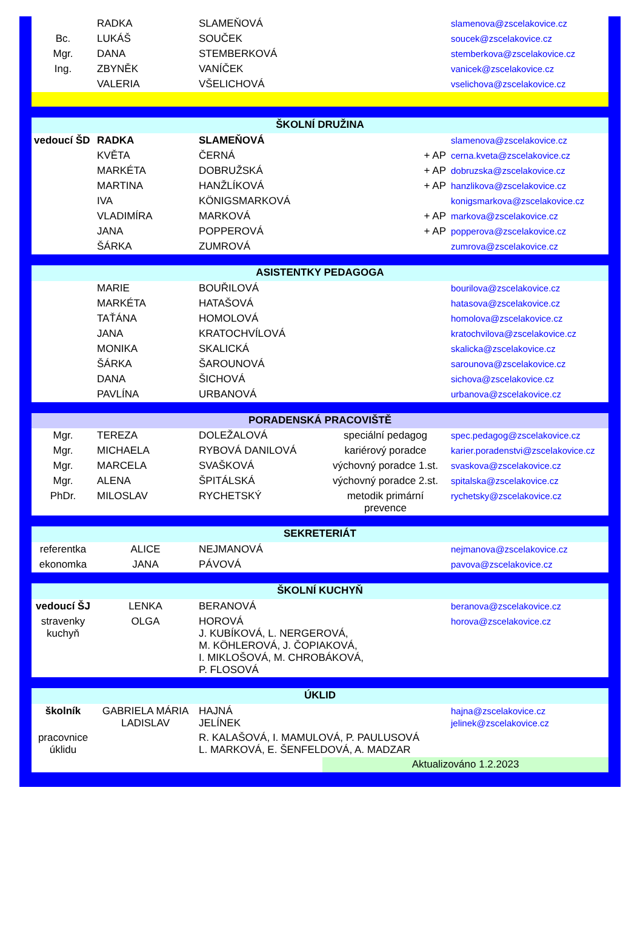| | RADKA | SLAMEŇOVÁ | | slamenova@zscelakovice.cz |
| Bc. | LUKÁŠ | SOUČEK | | soucek@zscelakovice.cz |
| Mgr. | DANA | STEMBERKOVÁ | | stemberkova@zscelakovice.cz |
| Ing. | ZBYNĚK | VANÍČEK | | vanicek@zscelakovice.cz |
| | VALERIA | VŠELICHOVÁ | | vselichova@zscelakovice.cz |
| ŠKOLNÍ DRUŽINA | | | | |
| vedoucí ŠD | RADKA | SLAMEŇOVÁ | | slamenova@zscelakovice.cz |
| | KVĚTA | ČERNÁ | + AP | cerna.kveta@zscelakovice.cz |
| | MARKÉTA | DOBRUŽSKÁ | + AP | dobruzska@zscelakovice.cz |
| | MARTINA | HANŽLÍKOVÁ | + AP | hanzlikova@zscelakovice.cz |
| | IVA | KÖNIGSMARKOVÁ | | konigsmarkova@zscelakovice.cz |
| | VLADIMÍRA | MARKOVÁ | + AP | markova@zscelakovice.cz |
| | JANA | POPPEROVÁ | + AP | popperova@zscelakovice.cz |
| | ŠÁRKA | ZUMROVÁ | | zumrova@zscelakovice.cz |
| ASISTENTKY PEDAGOGA | | | | |
| | MARIE | BOUŘILOVÁ | | bourilova@zscelakovice.cz |
| | MARKÉTA | HATAŠOVÁ | | hatasova@zscelakovice.cz |
| | TAŤÁNA | HOMOLOVÁ | | homolova@zscelakovice.cz |
| | JANA | KRATOCHVÍLOVÁ | | kratochvilova@zscelakovice.cz |
| | MONIKA | SKALICKÁ | | skalicka@zscelakovice.cz |
| | ŠÁRKA | ŠAROUNOVÁ | | sarounova@zscelakovice.cz |
| | DANA | ŠICHOVÁ | | sichova@zscelakovice.cz |
| | PAVLÍNA | URBANOVÁ | | urbanova@zscelakovice.cz |
| PORADENSKÁ PRACOVIŠTĚ | | | | |
| Mgr. | TEREZA | DOLEŽALOVÁ | speciální pedagog | spec.pedagog@zscelakovice.cz |
| Mgr. | MICHAELA | RYBOVÁ DANILOVÁ | kariérový poradce | karier.poradenstvi@zscelakovice.cz |
| Mgr. | MARCELA | SVAŠKOVÁ | výchovný poradce 1.st. | svaskova@zscelakovice.cz |
| Mgr. | ALENA | ŠPITÁLSKÁ | výchovný poradce 2.st. | spitalska@zscelakovice.cz |
| PhDr. | MILOSLAV | RYCHETSKÝ | metodik primární prevence | rychetsky@zscelakovice.cz |
| SEKRETERIÁT | | | | |
| referentka | ALICE | NEJMANOVÁ | | nejmanova@zscelakovice.cz |
| ekonomka | JANA | PÁVOVÁ | | pavova@zscelakovice.cz |
| ŠKOLNÍ KUCHYŇ | | | | |
| vedoucí ŠJ | LENKA | BERANOVÁ | | beranova@zscelakovice.cz |
| stravenky kuchyň | OLGA | HOROVÁ J. KUBÍKOVÁ, L. NERGEROVÁ, M. KÖHLEROVÁ, J. ČOPIAKOVÁ, I. MIKLOŠOVÁ, M. CHROBÁKOVÁ, P. FLOSOVÁ | | horova@zscelakovice.cz |
| ÚKLID | | | | |
| školník | GABRIELA MÁRIA LADISLAV | HAJNÁ JELÍNEK | | hajna@zscelakovice.cz jelinek@zscelakovice.cz |
| pracovnice úklidu | | R. KALAŠOVÁ, I. MAMULOVÁ, P. PAULUSOVÁ L. MARKOVÁ, E. ŠENFELDOVÁ, A. MADZAR | | |
| | | | Aktualizováno 1.2.2023 | |